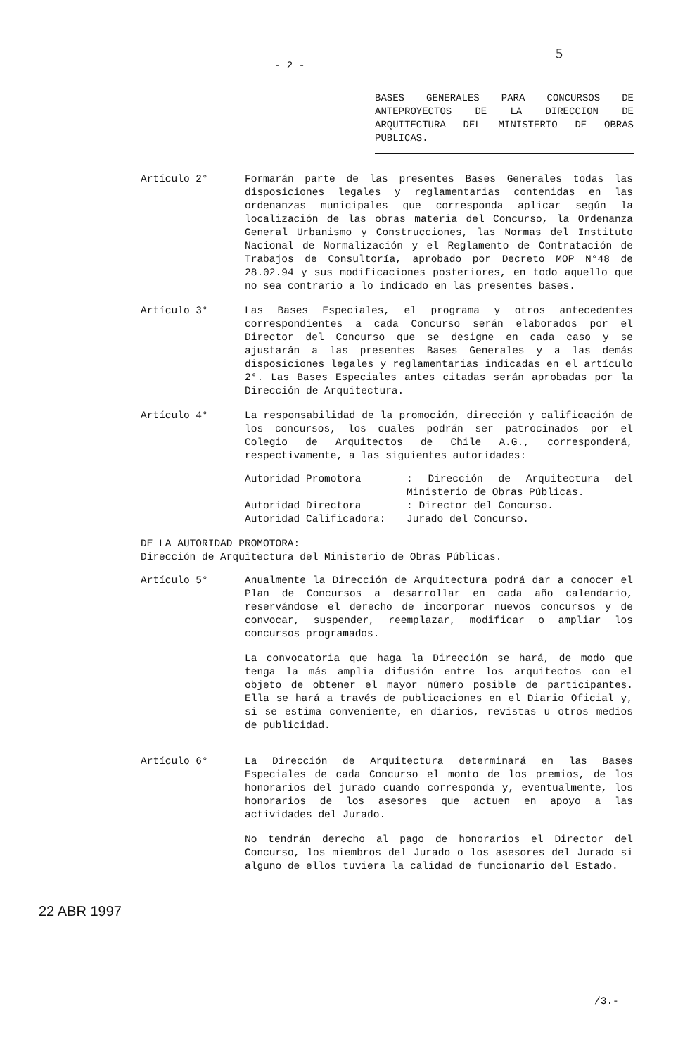- 2 -
5
BASES GENERALES PARA CONCURSOS DE ANTEPROYECTOS DE LA DIRECCION DE ARQUITECTURA DEL MINISTERIO DE OBRAS PUBLICAS.
Artículo 2° Formarán parte de las presentes Bases Generales todas las disposiciones legales y reglamentarias contenidas en las ordenanzas municipales que corresponda aplicar según la localización de las obras materia del Concurso, la Ordenanza General Urbanismo y Construcciones, las Normas del Instituto Nacional de Normalización y el Reglamento de Contratación de Trabajos de Consultoría, aprobado por Decreto MOP N°48 de 28.02.94 y sus modificaciones posteriores, en todo aquello que no sea contrario a lo indicado en las presentes bases.
Artículo 3° Las Bases Especiales, el programa y otros antecedentes correspondientes a cada Concurso serán elaborados por el Director del Concurso que se designe en cada caso y se ajustarán a las presentes Bases Generales y a las demás disposiciones legales y reglamentarias indicadas en el artículo 2°. Las Bases Especiales antes citadas serán aprobadas por la Dirección de Arquitectura.
Artículo 4° La responsabilidad de la promoción, dirección y calificación de los concursos, los cuales podrán ser patrocinados por el Colegio de Arquitectos de Chile A.G., corresponderá, respectivamente, a las siguientes autoridades:
Autoridad Promotora
: Dirección de Arquitectura del Ministerio de Obras Públicas.
Autoridad Directora
: Director del Concurso.
Autoridad Calificadora:
Jurado del Concurso.
DE LA AUTORIDAD PROMOTORA:
Dirección de Arquitectura del Ministerio de Obras Públicas.
Artículo 5° Anualmente la Dirección de Arquitectura podrá dar a conocer el Plan de Concursos a desarrollar en cada año calendario, reservándose el derecho de incorporar nuevos concursos y de convocar, suspender, reemplazar, modificar o ampliar los concursos programados.
La convocatoria que haga la Dirección se hará, de modo que tenga la más amplia difusión entre los arquitectos con el objeto de obtener el mayor número posible de participantes. Ella se hará a través de publicaciones en el Diario Oficial y, si se estima conveniente, en diarios, revistas u otros medios de publicidad.
Artículo 6° La Dirección de Arquitectura determinará en las Bases Especiales de cada Concurso el monto de los premios, de los honorarios del jurado cuando corresponda y, eventualmente, los honorarios de los asesores que actuen en apoyo a las actividades del Jurado.
No tendrán derecho al pago de honorarios el Director del Concurso, los miembros del Jurado o los asesores del Jurado si alguno de ellos tuviera la calidad de funcionario del Estado.
22 ABR 1997
/3.-